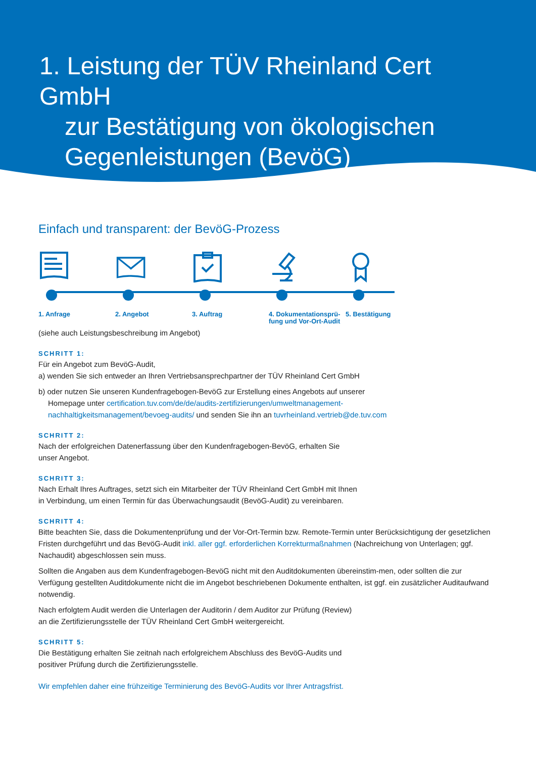1. Leistung der TÜV Rheinland Cert GmbH
zur Bestätigung von ökologischen Gegenleistungen (BevöG)
Einfach und transparent: der BevöG-Prozess
1. Anfrage 2. Angebot 3. Auftrag 4. Dokumentationsprü-
fung und Vor-Ort-Audit
5. Bestätigung
(siehe auch Leistungsbeschreibung im Angebot)
SCHRITT 1:
Für ein Angebot zum BevöG-Audit,
a) wenden Sie sich entweder an Ihren Vertriebsansprechpartner der TÜV Rheinland Cert GmbH
b) oder nutzen Sie unseren Kundenfragebogen-BevöG zur Erstellung eines Angebots auf unserer
Homepage unter certification.tuv.com/de/de/audits-zertifizierungen/umweltmanagement-
nachhaltigkeitsmanagement/bevoeg-audits/ und senden Sie ihn an tuvrheinland.vertrieb@de.tuv.com
SCHRITT 2:
Nach der erfolgreichen Datenerfassung über den Kundenfragebogen-BevöG, erhalten Sie
unser Angebot.
SCHRITT 3:
Nach Erhalt Ihres Auftrages, setzt sich ein Mitarbeiter der TÜV Rheinland Cert GmbH mit Ihnen
in Verbindung, um einen Termin für das Überwachungsaudit (BevöG-Audit) zu vereinbaren.
SCHRITT 4:
Bitte beachten Sie, dass die Dokumentenprüfung und der Vor-Ort-Termin bzw. Remote-Termin unter Berücksichtigung der gesetzlichen Fristen durchgeführt und das BevöG-Audit inkl. aller ggf. erforderlichen Korrekturmaßnahmen (Nachreichung von Unterlagen; ggf. Nachaudit) abgeschlossen sein muss.
Sollten die Angaben aus dem Kundenfragebogen-BevöG nicht mit den Auditdokumenten übereinstim-men, oder sollten die zur Verfügung gestellten Auditdokumente nicht die im Angebot beschriebenen Dokumente enthalten, ist ggf. ein zusätzlicher Auditaufwand notwendig.
Nach erfolgtem Audit werden die Unterlagen der Auditorin / dem Auditor zur Prüfung (Review)
an die Zertifizierungsstelle der TÜV Rheinland Cert GmbH weitergereicht.
SCHRITT 5:
Die Bestätigung erhalten Sie zeitnah nach erfolgreichem Abschluss des BevöG-Audits und
positiver Prüfung durch die Zertifizierungsstelle.
Wir empfehlen daher eine frühzeitige Terminierung des BevöG-Audits vor Ihrer Antragsfrist.